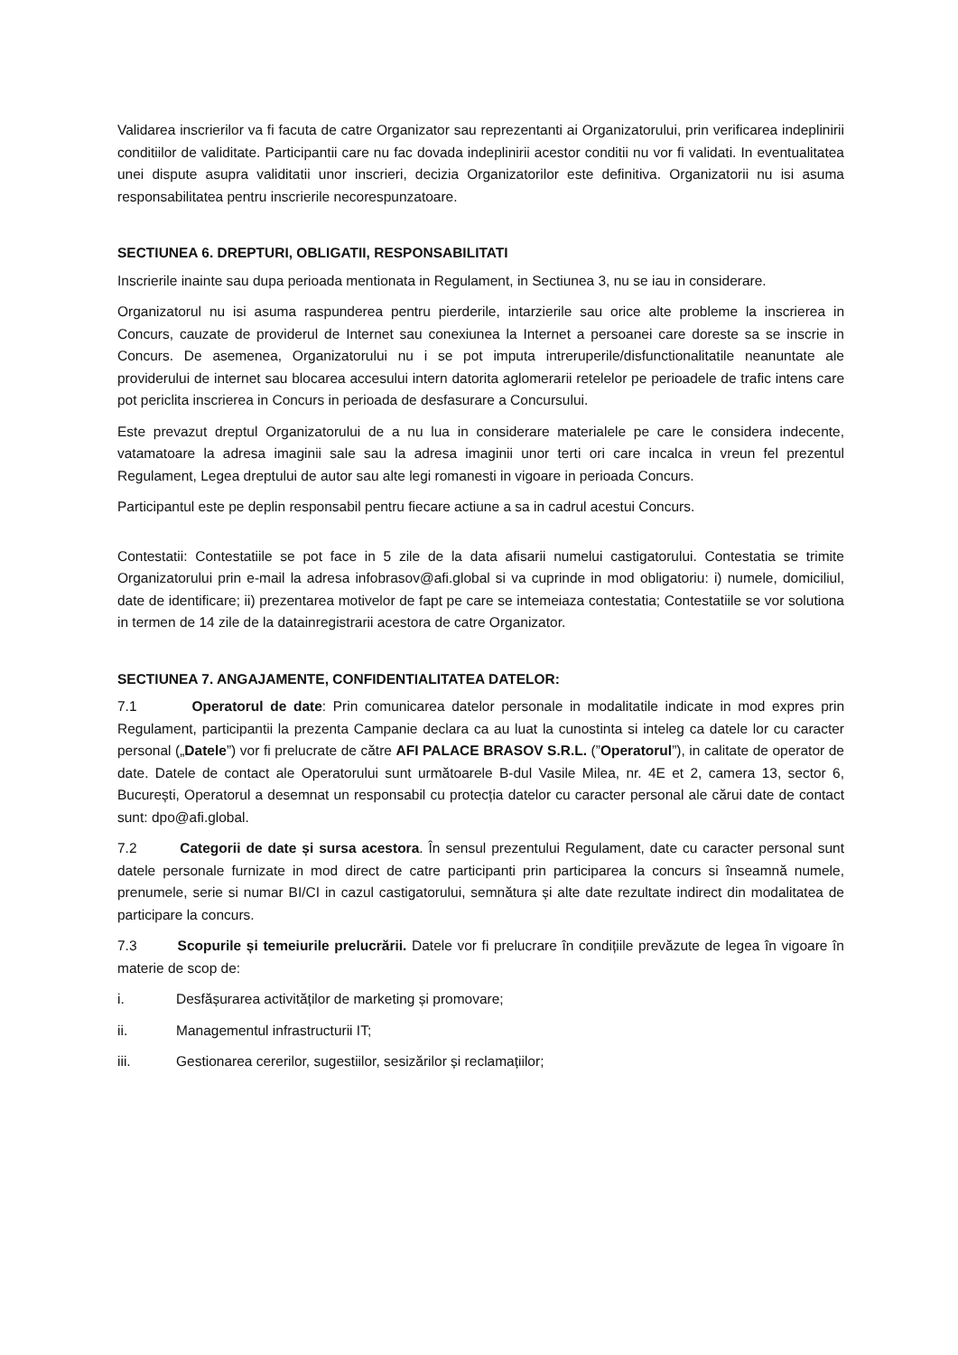Validarea inscrierilor va fi facuta de catre Organizator sau reprezentanti ai Organizatorului, prin verificarea indeplinirii conditiilor de validitate. Participantii care nu fac dovada indeplinirii acestor conditii nu vor fi validati. In eventualitatea unei dispute asupra validitatii unor inscrieri, decizia Organizatorilor este definitiva. Organizatorii nu isi asuma responsabilitatea pentru inscrierile necorespunzatoare.
SECTIUNEA 6. DREPTURI, OBLIGATII, RESPONSABILITATI
Inscrierile inainte sau dupa perioada mentionata in Regulament, in Sectiunea 3, nu se iau in considerare.
Organizatorul nu isi asuma raspunderea pentru pierderile, intarzierile sau orice alte probleme la inscrierea in Concurs, cauzate de providerul de Internet sau conexiunea la Internet a persoanei care doreste sa se inscrie in Concurs. De asemenea, Organizatorului nu i se pot imputa intreruperile/disfunctionalitatile neanuntate ale providerului de internet sau blocarea accesului intern datorita aglomerarii retelelor pe perioadele de trafic intens care pot periclita inscrierea in Concurs in perioada de desfasurare a Concursului.
Este prevazut dreptul Organizatorului de a nu lua in considerare materialele pe care le considera indecente, vatamatoare la adresa imaginii sale sau la adresa imaginii unor terti ori care incalca in vreun fel prezentul Regulament, Legea dreptului de autor sau alte legi romanesti in vigoare in perioada Concurs.
Participantul este pe deplin responsabil pentru fiecare actiune a sa in cadrul acestui Concurs.
Contestatii: Contestatiile se pot face in 5 zile de la data afisarii numelui castigatorului. Contestatia se trimite Organizatorului prin e-mail la adresa infobrasov@afi.global si va cuprinde in mod obligatoriu: i) numele, domiciliul, date de identificare; ii) prezentarea motivelor de fapt pe care se intemeiaza contestatia; Contestatiile se vor solutiona in termen de 14 zile de la datainregistrarii acestora de catre Organizator.
SECTIUNEA 7. ANGAJAMENTE, CONFIDENTIALITATEA DATELOR:
7.1 Operatorul de date: Prin comunicarea datelor personale in modalitatile indicate in mod expres prin Regulament, participantii la prezenta Campanie declara ca au luat la cunostinta si inteleg ca datele lor cu caracter personal („Datele”) vor fi prelucrate de către AFI PALACE BRASOV S.R.L. (”Operatorul”), in calitate de operator de date. Datele de contact ale Operatorului sunt următoarele B-dul Vasile Milea, nr. 4E et 2, camera 13, sector 6, București, Operatorul a desemnat un responsabil cu protecția datelor cu caracter personal ale cărui date de contact sunt: dpo@afi.global.
7.2 Categorii de date și sursa acestora. În sensul prezentului Regulament, date cu caracter personal sunt datele personale furnizate in mod direct de catre participanti prin participarea la concurs si înseamnă numele, prenumele, serie si numar BI/CI in cazul castigatorului, semnătura și alte date rezultate indirect din modalitatea de participare la concurs.
7.3 Scopurile și temeiurile prelucrării. Datele vor fi prelucrare în condițiile prevăzute de legea în vigoare în materie de scop de:
i. Desfășurarea activităților de marketing și promovare;
ii. Managementul infrastructurii IT;
iii. Gestionarea cererilor, sugestiilor, sesizărilor și reclamațiilor;